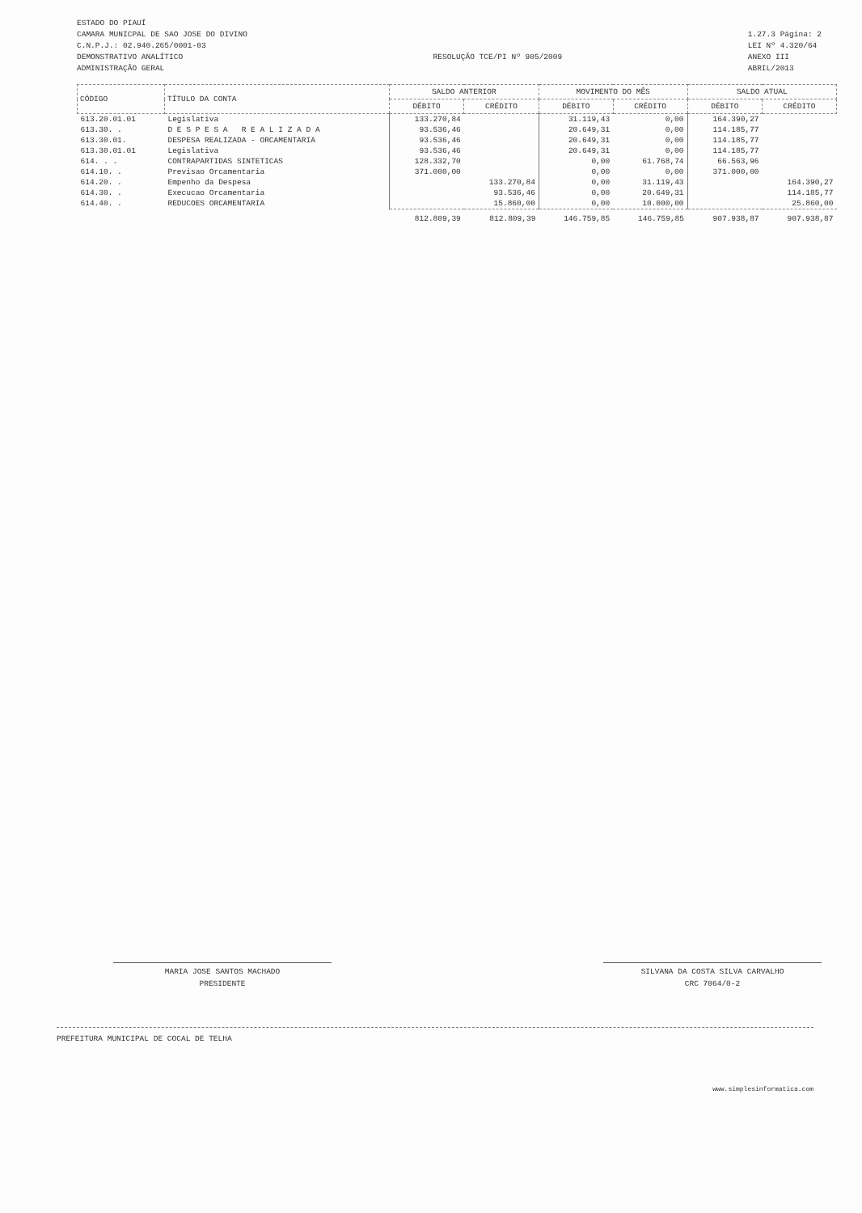ESTADO DO PIAUÍ
CAMARA MUNICPAL DE SAO JOSE DO DIVINO
C.N.P.J.: 02.940.265/0001-03
DEMONSTRATIVO ANALÍTICO
ADMINISTRAÇÃO GERAL
RESOLUÇÃO TCE/PI Nº 905/2009
1.27.3 Página: 2
LEI Nº 4.320/64
ANEXO III
ABRIL/2013
| CÓDIGO | TÍTULO DA CONTA | SALDO ANTERIOR | | MOVIMENTO DO MÊS | | SALDO ATUAL | |
| --- | --- | --- | --- | --- | --- | --- | --- |
| | | DÉBITO | CRÉDITO | DÉBITO | CRÉDITO | DÉBITO | CRÉDITO |
| 613.20.01.01 | Legislativa | 133.270,84 | | 31.119,43 | 0,00 | 164.390,27 | |
| 613.30. . | D E S P E S A R E A L I Z A D A | 93.536,46 | | 20.649,31 | 0,00 | 114.185,77 | |
| 613.30.01. | DESPESA REALIZADA - ORCAMENTARIA | 93.536,46 | | 20.649,31 | 0,00 | 114.185,77 | |
| 613.30.01.01 | Legislativa | 93.536,46 | | 20.649,31 | 0,00 | 114.185,77 | |
| 614. . . | CONTRAPARTIDAS SINTETICAS | 128.332,70 | | 0,00 | 61.768,74 | 66.563,96 | |
| 614.10. . | Previsao Orcamentaria | 371.000,00 | | 0,00 | 0,00 | 371.000,00 | |
| 614.20. . | Empenho da Despesa | | 133.270,84 | 0,00 | 31.119,43 | | 164.390,27 |
| 614.30. . | Execucao Orcamentaria | | 93.536,46 | 0,00 | 20.649,31 | | 114.185,77 |
| 614.40. . | REDUCOES ORCAMENTARIA | | 15.860,00 | 0,00 | 10.000,00 | | 25.860,00 |
| | | 812.809,39 | 812.809,39 | 146.759,85 | 146.759,85 | 907.938,87 | 907.938,87 |
MARIA JOSE SANTOS MACHADO
PRESIDENTE
SILVANA DA COSTA SILVA CARVALHO
CRC 7064/0-2
PREFEITURA MUNICIPAL DE COCAL DE TELHA
www.simplesinformatica.com